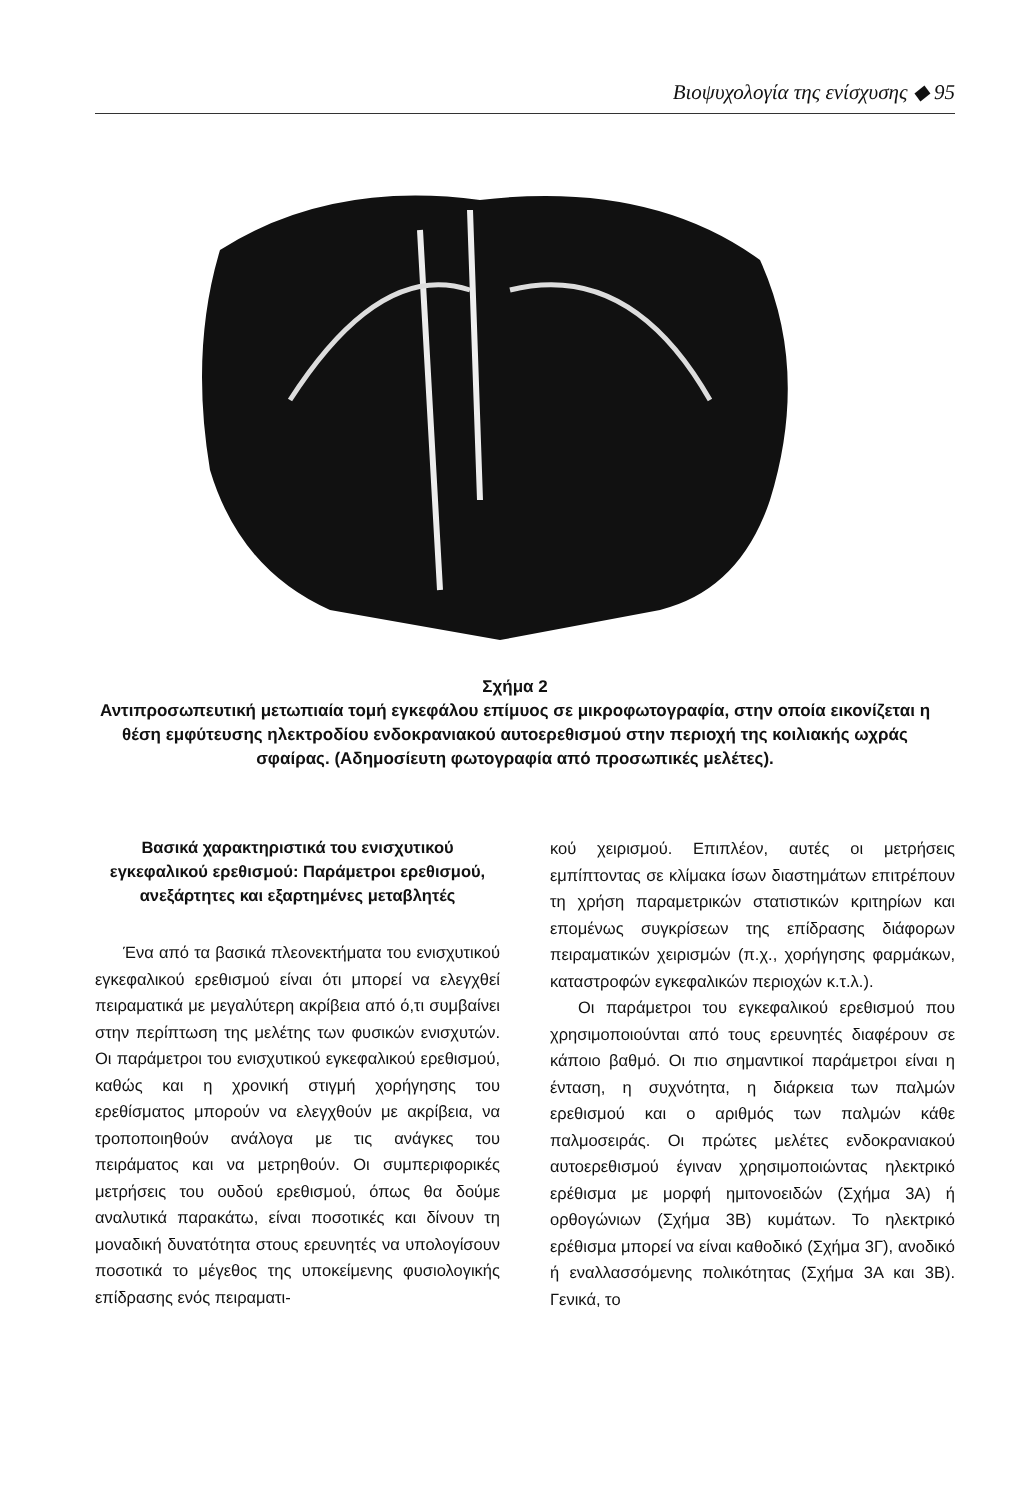Βιοψυχολογία της ενίσχυσης ◆ 95
Σχήμα 2
Αντιπροσωπευτική μετωπιαία τομή εγκεφάλου επίμυος σε μικροφωτογραφία, στην οποία εικονίζεται η θέση εμφύτευσης ηλεκτροδίου ενδοκρανιακού αυτοερεθισμού στην περιοχή της κοιλιακής ωχράς σφαίρας. (Αδημοσίευτη φωτογραφία από προσωπικές μελέτες).
Βασικά χαρακτηριστικά του ενισχυτικού εγκεφαλικού ερεθισμού: Παράμετροι ερεθισμού, ανεξάρτητες και εξαρτημένες μεταβλητές
Ένα από τα βασικά πλεονεκτήματα του ενισχυτικού εγκεφαλικού ερεθισμού είναι ότι μπορεί να ελεγχθεί πειραματικά με μεγαλύτερη ακρίβεια από ό,τι συμβαίνει στην περίπτωση της μελέτης των φυσικών ενισχυτών. Οι παράμετροι του ενισχυτικού εγκεφαλικού ερεθισμού, καθώς και η χρονική στιγμή χορήγησης του ερεθίσματος μπορούν να ελεγχθούν με ακρίβεια, να τροποποιηθούν ανάλογα με τις ανάγκες του πειράματος και να μετρηθούν. Οι συμπεριφορικές μετρήσεις του ουδού ερεθισμού, όπως θα δούμε αναλυτικά παρακάτω, είναι ποσοτικές και δίνουν τη μοναδική δυνατότητα στους ερευνητές να υπολογίσουν ποσοτικά το μέγεθος της υποκείμενης φυσιολογικής επίδρασης ενός πειραματι-
κού χειρισμού. Επιπλέον, αυτές οι μετρήσεις εμπίπτοντας σε κλίμακα ίσων διαστημάτων επιτρέπουν τη χρήση παραμετρικών στατιστικών κριτηρίων και επομένως συγκρίσεων της επίδρασης διάφορων πειραματικών χειρισμών (π.χ., χορήγησης φαρμάκων, καταστροφών εγκεφαλικών περιοχών κ.τ.λ.).
Οι παράμετροι του εγκεφαλικού ερεθισμού που χρησιμοποιούνται από τους ερευνητές διαφέρουν σε κάποιο βαθμό. Οι πιο σημαντικοί παράμετροι είναι η ένταση, η συχνότητα, η διάρκεια των παλμών ερεθισμού και ο αριθμός των παλμών κάθε παλμοσειράς. Οι πρώτες μελέτες ενδοκρανιακού αυτοερεθισμού έγιναν χρησιμοποιώντας ηλεκτρικό ερέθισμα με μορφή ημιτονοειδών (Σχήμα 3Α) ή ορθογώνιων (Σχήμα 3Β) κυμάτων. Το ηλεκτρικό ερέθισμα μπορεί να είναι καθοδικό (Σχήμα 3Γ), ανοδικό ή εναλλασσόμενης πολικότητας (Σχήμα 3Α και 3Β). Γενικά, το